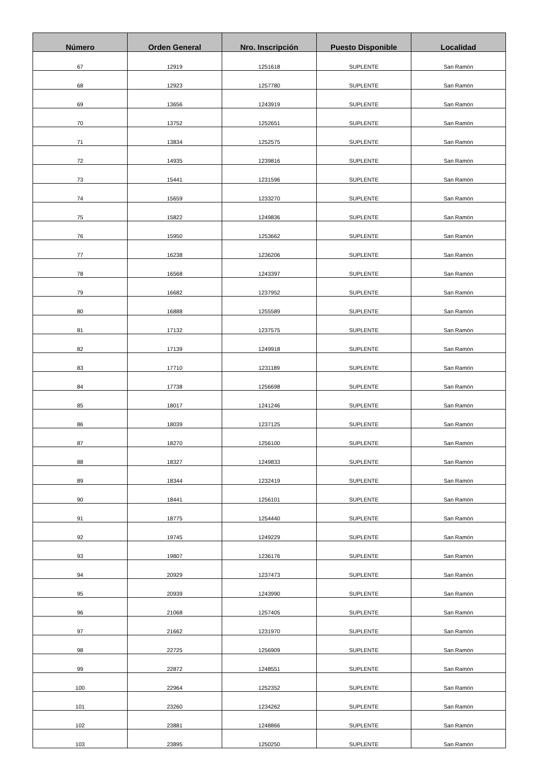| Número | Orden General | Nro. Inscripción | Puesto Disponible | Localidad |
| --- | --- | --- | --- | --- |
| 67 | 12919 | 1251618 | SUPLENTE | San Ramón |
| 68 | 12923 | 1257780 | SUPLENTE | San Ramón |
| 69 | 13656 | 1243919 | SUPLENTE | San Ramón |
| 70 | 13752 | 1252651 | SUPLENTE | San Ramón |
| 71 | 13834 | 1252575 | SUPLENTE | San Ramón |
| 72 | 14935 | 1239816 | SUPLENTE | San Ramón |
| 73 | 15441 | 1231596 | SUPLENTE | San Ramón |
| 74 | 15659 | 1233270 | SUPLENTE | San Ramón |
| 75 | 15822 | 1249836 | SUPLENTE | San Ramón |
| 76 | 15950 | 1253662 | SUPLENTE | San Ramón |
| 77 | 16238 | 1236206 | SUPLENTE | San Ramón |
| 78 | 16568 | 1243397 | SUPLENTE | San Ramón |
| 79 | 16682 | 1237952 | SUPLENTE | San Ramón |
| 80 | 16888 | 1255589 | SUPLENTE | San Ramón |
| 81 | 17132 | 1237575 | SUPLENTE | San Ramón |
| 82 | 17139 | 1249918 | SUPLENTE | San Ramón |
| 83 | 17710 | 1231189 | SUPLENTE | San Ramón |
| 84 | 17738 | 1256698 | SUPLENTE | San Ramón |
| 85 | 18017 | 1241246 | SUPLENTE | San Ramón |
| 86 | 18039 | 1237125 | SUPLENTE | San Ramón |
| 87 | 18270 | 1256100 | SUPLENTE | San Ramón |
| 88 | 18327 | 1249833 | SUPLENTE | San Ramón |
| 89 | 18344 | 1232419 | SUPLENTE | San Ramón |
| 90 | 18441 | 1256101 | SUPLENTE | San Ramón |
| 91 | 18775 | 1254440 | SUPLENTE | San Ramón |
| 92 | 19745 | 1249229 | SUPLENTE | San Ramón |
| 93 | 19807 | 1236176 | SUPLENTE | San Ramón |
| 94 | 20929 | 1237473 | SUPLENTE | San Ramón |
| 95 | 20939 | 1243990 | SUPLENTE | San Ramón |
| 96 | 21068 | 1257405 | SUPLENTE | San Ramón |
| 97 | 21662 | 1231970 | SUPLENTE | San Ramón |
| 98 | 22725 | 1256909 | SUPLENTE | San Ramón |
| 99 | 22872 | 1248551 | SUPLENTE | San Ramón |
| 100 | 22964 | 1252352 | SUPLENTE | San Ramón |
| 101 | 23260 | 1234262 | SUPLENTE | San Ramón |
| 102 | 23881 | 1248866 | SUPLENTE | San Ramón |
| 103 | 23895 | 1250250 | SUPLENTE | San Ramón |